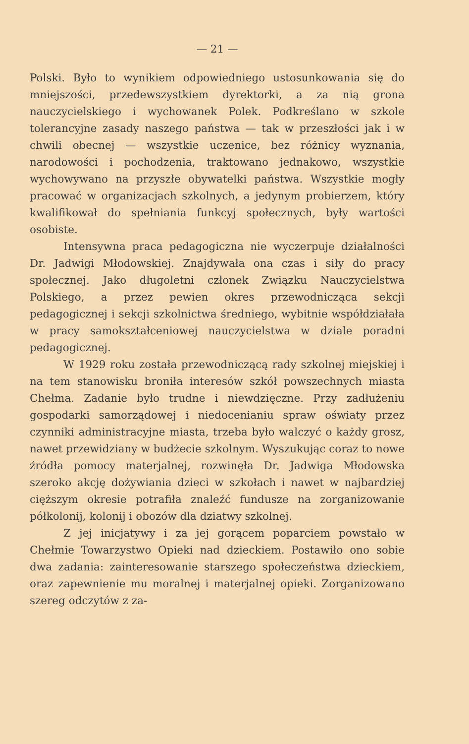— 21 —
Polski. Było to wynikiem odpowiedniego ustosunkowania się do mniejszości, przedewszystkiem dyrektorki, a za nią grona nauczycielskiego i wychowanek Polek. Podkreślano w szkole tolerancyjne zasady naszego państwa — tak w przeszłości jak i w chwili obecnej — wszystkie uczenice, bez różnicy wyznania, narodowości i pochodzenia, traktowano jednakowo, wszystkie wychowywano na przyszłe obywatelki państwa. Wszystkie mogły pracować w organizacjach szkolnych, a jedynym probierzem, który kwalifikował do spełniania funkcyj społecznych, były wartości osobiste.
Intensywna praca pedagogiczna nie wyczerpuje działalności Dr. Jadwigi Młodowskiej. Znajdywała ona czas i siły do pracy społecznej. Jako długoletni członek Związku Nauczycielstwa Polskiego, a przez pewien okres przewodnicząca sekcji pedagogicznej i sekcji szkolnictwa średniego, wybitnie współdziałała w pracy samokształceniowej nauczycielstwa w dziale poradni pedagogicznej.
W 1929 roku została przewodniczącą rady szkolnej miejskiej i na tem stanowisku broniła interesów szkół powszechnych miasta Chełma. Zadanie było trudne i niewdzięczne. Przy zadłużeniu gospodarki samorządowej i niedocenianiu spraw oświaty przez czynniki administracyjne miasta, trzeba było walczyć o każdy grosz, nawet przewidziany w budżecie szkolnym. Wyszukując coraz to nowe źródła pomocy materjalnej, rozwinęła Dr. Jadwiga Młodowska szeroko akcję dożywiania dzieci w szkołach i nawet w najbardziej cięższym okresie potrafiła znaleźć fundusze na zorganizowanie półkolonij, kolonij i obozów dla dziatwy szkolnej.
Z jej inicjatywy i za jej gorącem poparciem powstało w Chełmie Towarzystwo Opieki nad dzieckiem. Postawiło ono sobie dwa zadania: zainteresowanie starszego społeczeństwa dzieckiem, oraz zapewnienie mu moralnej i materjalnej opieki. Zorganizowano szereg odczytów z za-